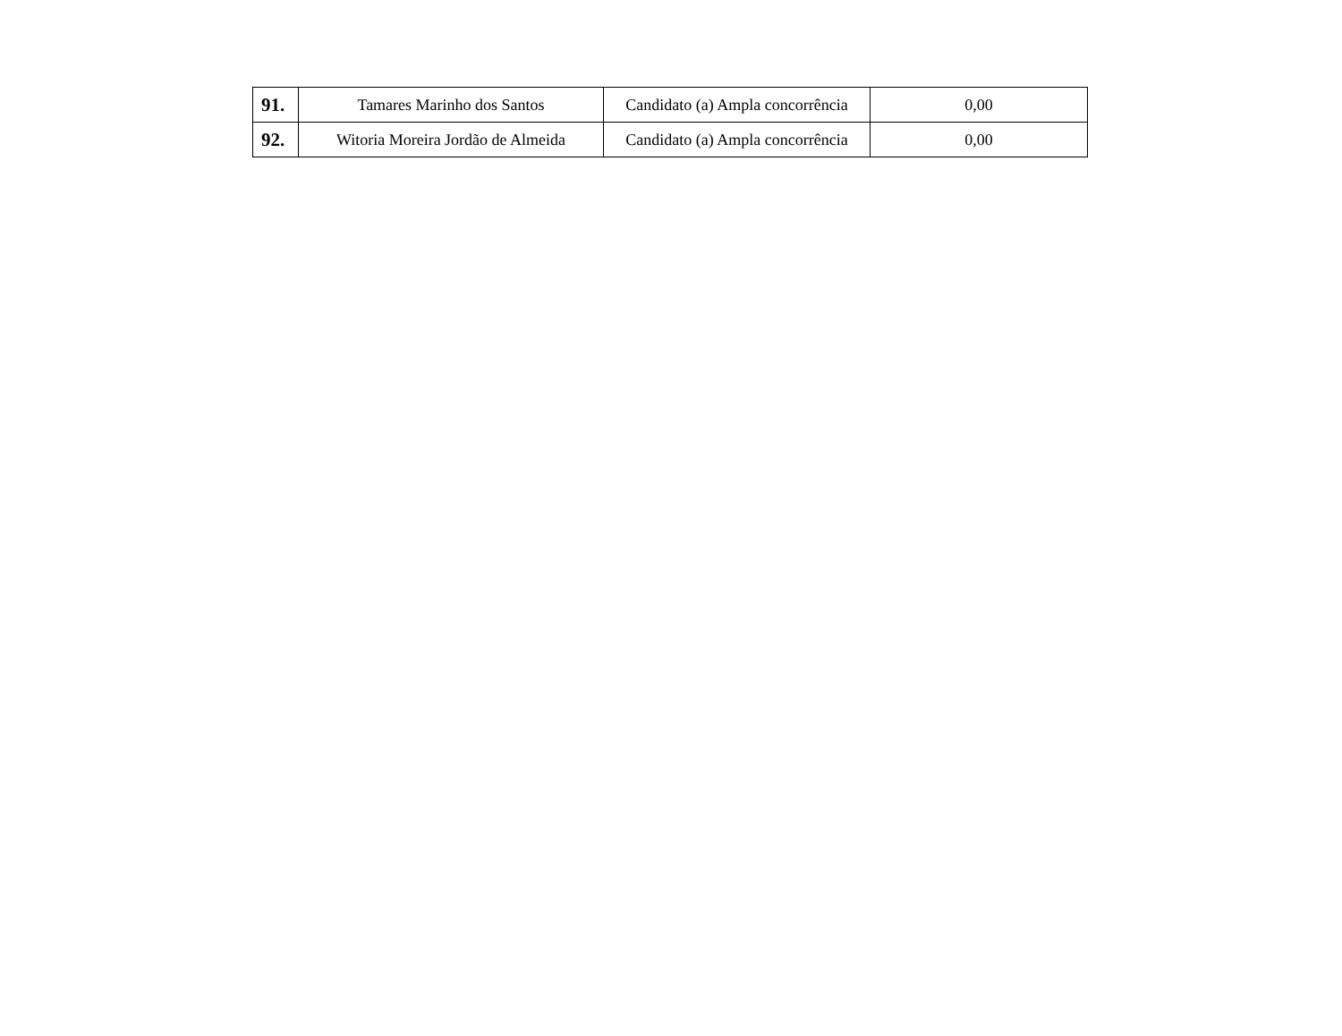| 91. | Tamares Marinho dos Santos | Candidato (a) Ampla concorrência | 0,00 |
| 92. | Witoria Moreira Jordão de Almeida | Candidato (a) Ampla concorrência | 0,00 |